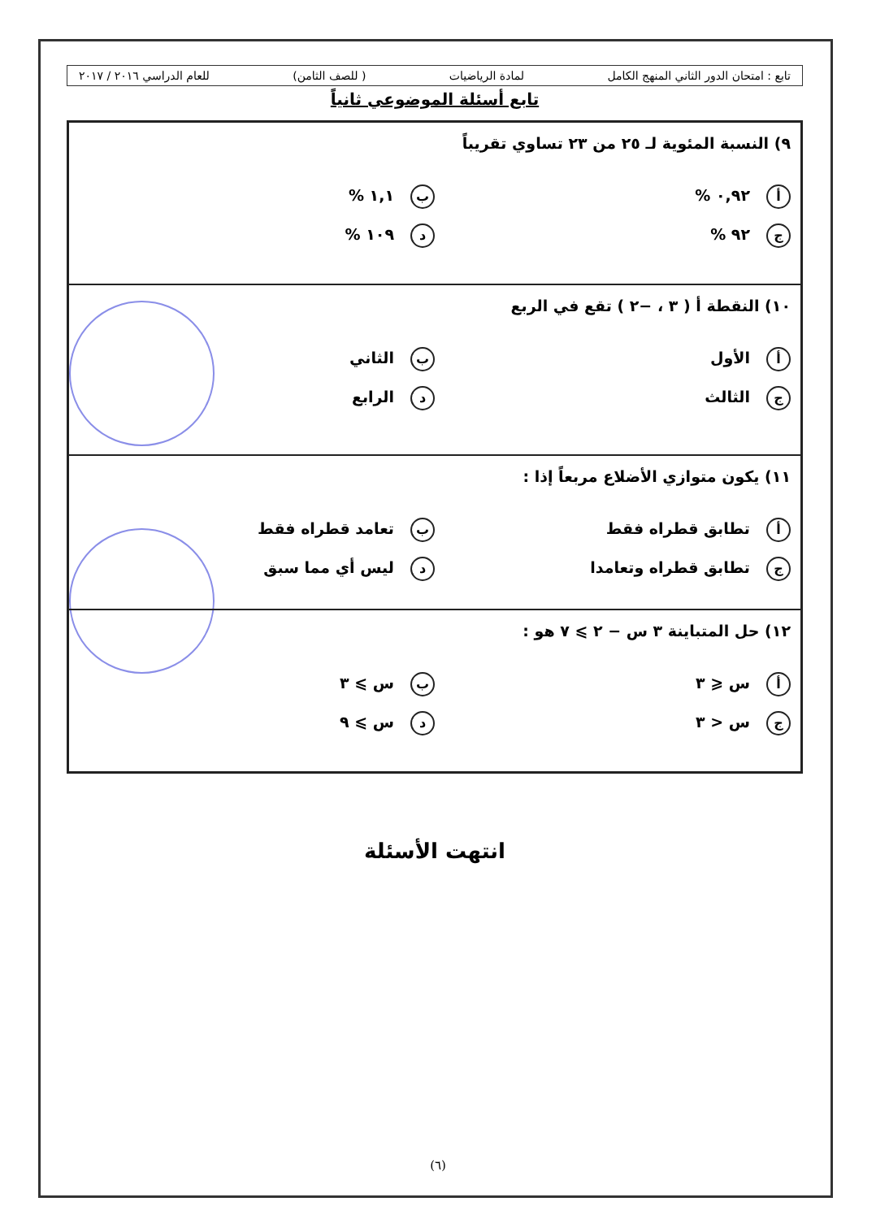تابع : امتحان الدور الثاني المنهج الكامل لمادة الرياضيات ( للصف الثامن) للعام الدراسي ٢٠١٦ / ٢٠١٧
تابع أسئلة الموضوعي ثانياً
| ٩) النسبة المئوية لـ ٢٥ من ٢٣ تساوي تقريباً أ ٠,٩٢ % ب ١,١ % ج ٩٢ % د ١٠٩ % |
| ١٠) النقطة أ ( ٣ ، −٢ ) تقع في الربع أ الأول ب الثاني ج الثالث د الرابع |
| ١١) يكون متوازي الأضلاع مربعاً إذا : أ تطابق قطراه فقط ب تعامد قطراه فقط ج تطابق قطراه وتعامدا د ليس أي مما سبق |
| ١٢) حل المتباينة ٣ س − ٢ ⩾ ٧ هو : أ س ⩽ ٣ ب س ⩾ ٣ ج س < ٣ د س ⩾ ٩ |
انتهت الأسئلة
(٦)